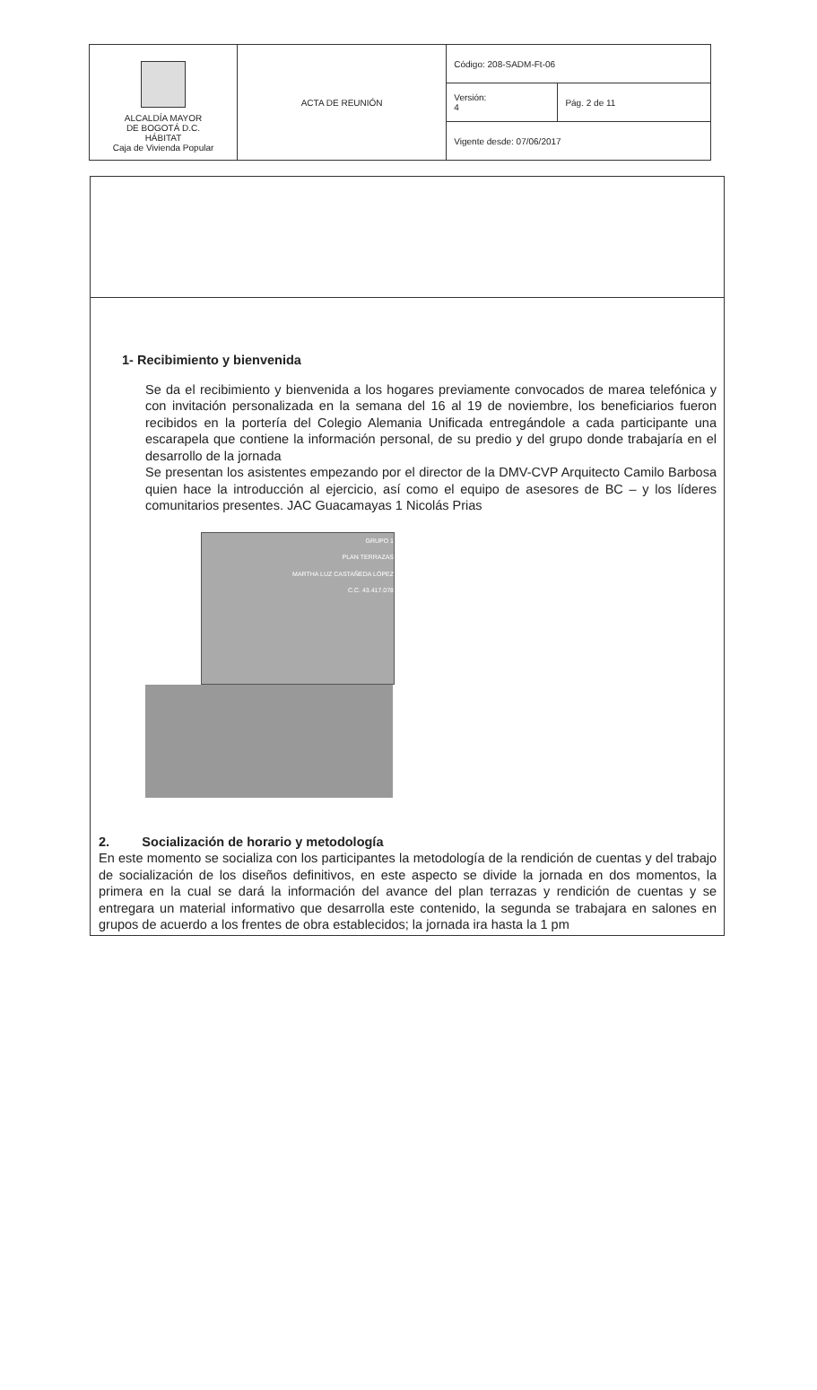| ALCALDÍA MAYOR DE BOGOTÁ D.C. HÁBITAT Caja de Vivienda Popular | ACTA DE REUNIÓN | Código: 208-SADM-Ft-06 | |
| | | Versión: 4 | Pág. 2 de 11 |
| | | Vigente desde: 07/06/2017 | |
1- Recibimiento y bienvenida
Se da el recibimiento y bienvenida a los hogares previamente convocados de marea telefónica y con invitación personalizada en la semana del 16 al 19 de noviembre, los beneficiarios fueron recibidos en la portería del Colegio Alemania Unificada entregándole a cada participante una escarapela que contiene la información personal, de su predio y del grupo donde trabajaría en el desarrollo de la jornada
Se presentan los asistentes empezando por el director de la DMV-CVP Arquitecto Camilo Barbosa quien hace la introducción al ejercicio, así como el equipo de asesores de BC – y los líderes comunitarios presentes. JAC Guacamayas 1 Nicolás Prias
GRUPO 1
PLAN TERRAZAS
MARTHA LUZ CASTAÑEDA LÓPEZ
C.C. 43.417.078
2. Socialización de horario y metodología
En este momento se socializa con los participantes la metodología de la rendición de cuentas y del trabajo de socialización de los diseños definitivos, en este aspecto se divide la jornada en dos momentos, la primera en la cual se dará la información del avance del plan terrazas y rendición de cuentas y se entregara un material informativo que desarrolla este contenido, la segunda se trabajara en salones en grupos de acuerdo a los frentes de obra establecidos; la jornada ira hasta la 1 pm